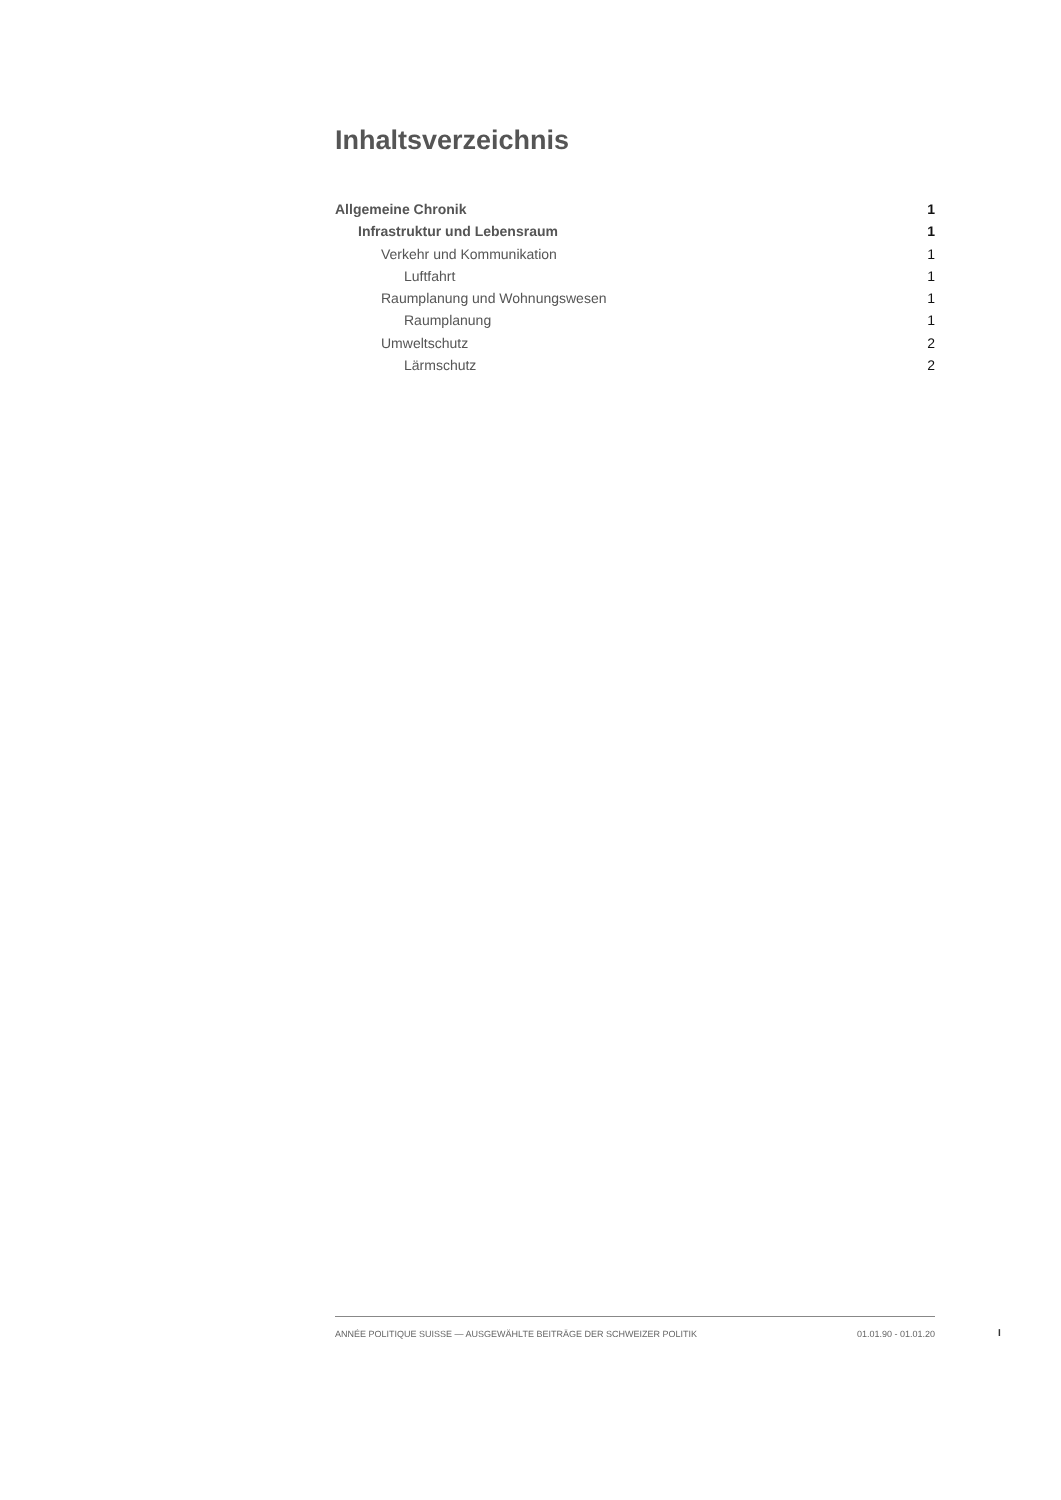Inhaltsverzeichnis
Allgemeine Chronik 1
Infrastruktur und Lebensraum 1
Verkehr und Kommunikation 1
Luftfahrt 1
Raumplanung und Wohnungswesen 1
Raumplanung 1
Umweltschutz 2
Lärmschutz 2
ANNÉE POLITIQUE SUISSE — AUSGEWÄHLTE BEITRÄGE DER SCHWEIZER POLITIK 01.01.90 - 01.01.20
I